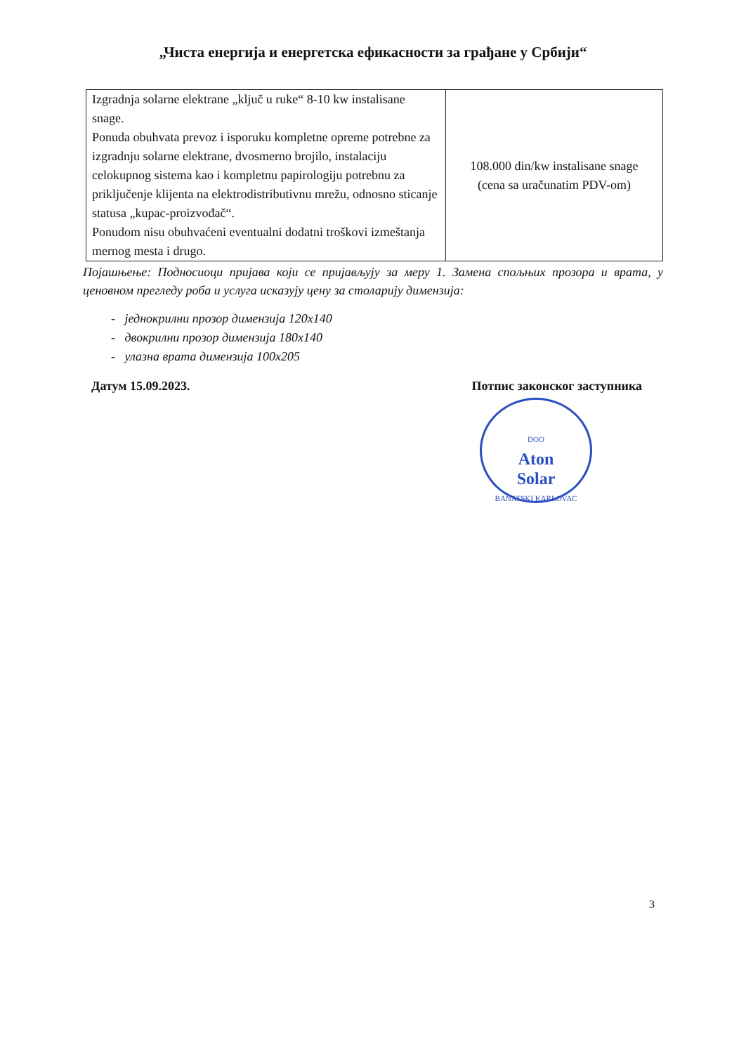„Чиста енергија и енергетска ефикасности за грађане у Србији“
| Izgradnja solarne elektrane „ključ u ruke“ 8-10 kw instalisane snage. Ponuda obuhvata prevoz i isporuku kompletne opreme potrebne za izgradnju solarne elektrane, dvosmerno brojilo, instalaciju celokupnog sistema kao i kompletnu papirologiju potrebnu za priključenje klijenta na elektrodistributivnu mrežu, odnosno sticanje statusa „kupac-proizvođač“. Ponudom nisu obuhvaćeni eventualni dodatni troškovi izmeštanja mernog mesta i drugo. | 108.000 din/kw instalisane snage (cena sa uračunatim PDV-om) |
Појашњење: Подносиоци пријава који се пријављују за меру 1. Замена спољњих прозора и врата, у ценовном прегледу роба и услуга исказују цену за столарију димензија:
- једнокрилни прозор димензија 120x140
- двокрилни прозор димензија 180x140
- улазна врата димензија 100x205
Датум 15.09.2023. Потпис законског заступника
DOO
Aton
Solar
BANATSKI KARLOVAC
3